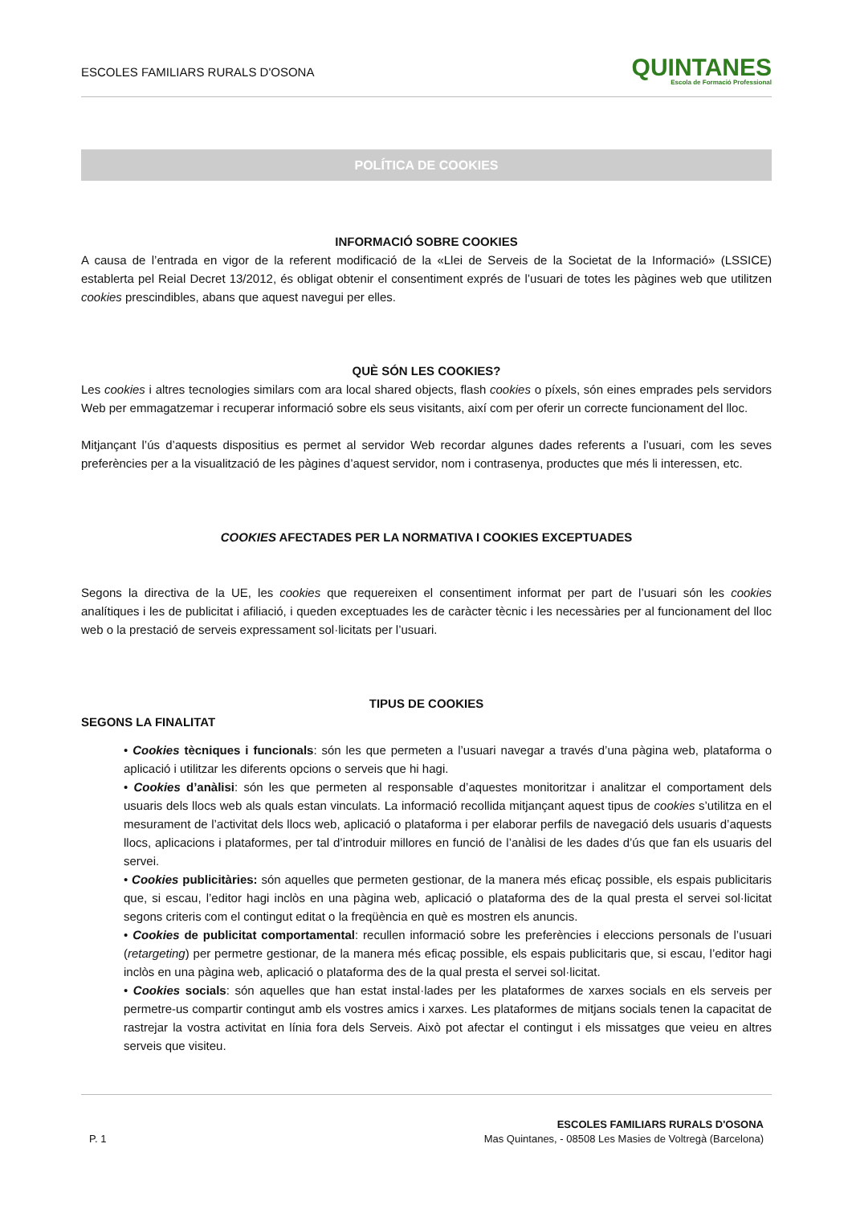ESCOLES FAMILIARS RURALS D'OSONA
QUINTANES
Escola de Formació Professional
POLÍTICA DE COOKIES
INFORMACIÓ SOBRE COOKIES
A causa de l’entrada en vigor de la referent modificació de la «Llei de Serveis de la Societat de la Informació» (LSSICE) establerta pel Reial Decret 13/2012, és obligat obtenir el consentiment exprés de l’usuari de totes les pàgines web que utilitzen cookies prescindibles, abans que aquest navegui per elles.
QUÈ SÓN LES COOKIES?
Les cookies i altres tecnologies similars com ara local shared objects, flash cookies o píxels, són eines emprades pels servidors Web per emmagatzemar i recuperar informació sobre els seus visitants, així com per oferir un correcte funcionament del lloc.
Mitjançant l’ús d’aquests dispositius es permet al servidor Web recordar algunes dades referents a l’usuari, com les seves preferències per a la visualització de les pàgines d’aquest servidor, nom i contrasenya, productes que més li interessen, etc.
COOKIES AFECTADES PER LA NORMATIVA I COOKIES EXCEPTUADES
Segons la directiva de la UE, les cookies que requereixen el consentiment informat per part de l’usuari són les cookies analítiques i les de publicitat i afiliació, i queden exceptuades les de caràcter tècnic i les necessàries per al funcionament del lloc web o la prestació de serveis expressament sol·licitats per l’usuari.
TIPUS DE COOKIES
SEGONS LA FINALITAT
• Cookies tècniques i funcionals: són les que permeten a l’usuari navegar a través d’una pàgina web, plataforma o aplicació i utilitzar les diferents opcions o serveis que hi hagi.
• Cookies d’anàlisi: són les que permeten al responsable d’aquestes monitoritzar i analitzar el comportament dels usuaris dels llocs web als quals estan vinculats. La informació recollida mitjançant aquest tipus de cookies s’utilitza en el mesurament de l’activitat dels llocs web, aplicació o plataforma i per elaborar perfils de navegació dels usuaris d’aquests llocs, aplicacions i plataformes, per tal d’introduir millores en funció de l’anàlisi de les dades d’ús que fan els usuaris del servei.
• Cookies publicitàries: són aquelles que permeten gestionar, de la manera més eficaç possible, els espais publicitaris que, si escau, l’editor hagi inclòs en una pàgina web, aplicació o plataforma des de la qual presta el servei sol·licitat segons criteris com el contingut editat o la freqüència en què es mostren els anuncis.
• Cookies de publicitat comportamental: recullen informació sobre les preferències i eleccions personals de l’usuari (retargeting) per permetre gestionar, de la manera més eficaç possible, els espais publicitaris que, si escau, l’editor hagi inclòs en una pàgina web, aplicació o plataforma des de la qual presta el servei sol·licitat.
• Cookies socials: són aquelles que han estat instal·lades per les plataformes de xarxes socials en els serveis per permetre-us compartir contingut amb els vostres amics i xarxes. Les plataformes de mitjans socials tenen la capacitat de rastrejar la vostra activitat en línia fora dels Serveis. Això pot afectar el contingut i els missatges que veieu en altres serveis que visiteu.
P. 1
ESCOLES FAMILIARS RURALS D'OSONA
Mas Quintanes, - 08508 Les Masies de Voltregà (Barcelona)